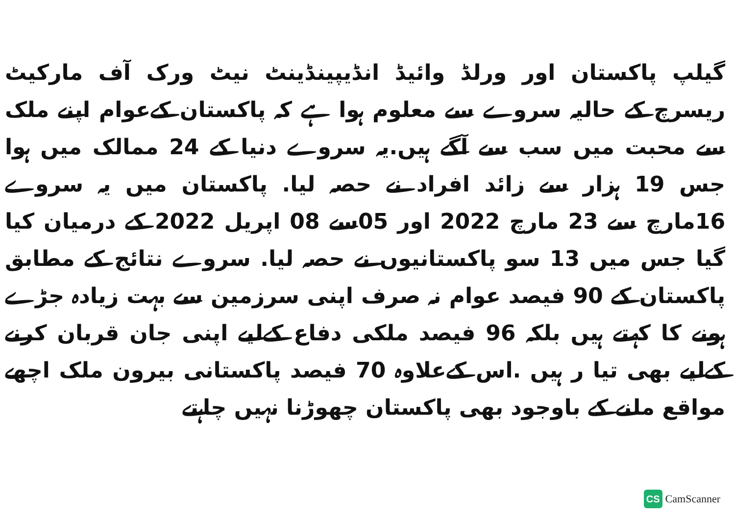گیلپ پاکستان اور ورلڈ وائیڈ انڈیپینڈینٹ نیٹ ورک آف مارکیٹ ریسرچ کے حالیہ سروے سے معلوم ہوا ہے کہ پاکستان کےعوام اپنے ملک سے محبت میں سب سے آگے ہیں.یہ سروے دنیا کے 24 ممالک میں ہوا جس 19 ہزار سے زائد افراد نے حصہ لیا. پاکستان میں یہ سروے 16مارچ سے 23 مارچ 2022 اور 05سے 08 اپریل 2022 کے درمیان کیا گیا جس میں 13 سو پاکستانیوں نے حصہ لیا. سروے نتائج کے مطابق پاکستان کے 90 فیصد عوام نہ صرف اپنی سرزمین سے بہت زیادہ جڑے ہونے کا کہتے ہیں بلکہ 96 فیصد ملکی دفاع کےلیے اپنی جان قربان کرنے کےلیے بھی تیا ر ہیں .اس کےعلاوہ 70 فیصد پاکستانی بیرون ملک اچھے مواقع ملنے کے باوجود بھی پاکستان چھوڑنا نہیں چاہتے
CS
CamScanner